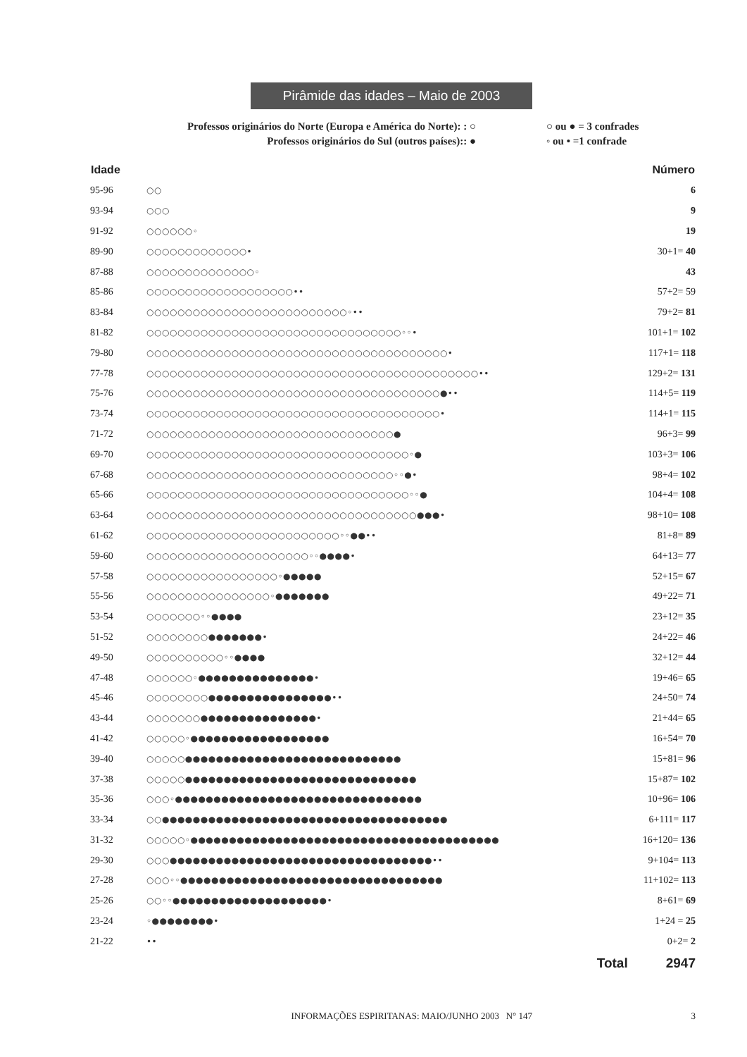Pirâmide das idades – Maio de 2003
Professos originários do Norte (Europa e América do Norte): : ○
Professos originários do Sul (outros países):: ●
○ ou ● = 3 confrades
◦ ou • =1 confrade
| Idade | | Número |
| --- | --- | --- |
| 95-96 | ○○ | 6 |
| 93-94 | ○○○ | 9 |
| 91-92 | ○○○○○○◦ | 19 |
| 89-90 | ○○○○○○○○○○○○○• | 30+1= 40 |
| 87-88 | ○○○○○○○○○○○○○○◦ | 43 |
| 85-86 | ○○○○○○○○○○○○○○○○○○○•• | 57+2= 59 |
| 83-84 | ○○○○○○○○○○○○○○○○○○○○○○○○○○◦•• | 79+2= 81 |
| 81-82 | ○○○○○○○○○○○○○○○○○○○○○○○○○○○○○○○○○◦◦• | 101+1= 102 |
| 79-80 | ○○○○○○○○○○○○○○○○○○○○○○○○○○○○○○○○○○○○○○○• | 117+1= 118 |
| 77-78 | ○○○○○○○○○○○○○○○○○○○○○○○○○○○○○○○○○○○○○○○○○○○•• | 129+2= 131 |
| 75-76 | ○○○○○○○○○○○○○○○○○○○○○○○○○○○○○○○○○○○○○○●•• | 114+5= 119 |
| 73-74 | ○○○○○○○○○○○○○○○○○○○○○○○○○○○○○○○○○○○○○○• | 114+1= 115 |
| 71-72 | ○○○○○○○○○○○○○○○○○○○○○○○○○○○○○○○○● | 96+3= 99 |
| 69-70 | ○○○○○○○○○○○○○○○○○○○○○○○○○○○○○○○○○○◦● | 103+3= 106 |
| 67-68 | ○○○○○○○○○○○○○○○○○○○○○○○○○○○○○○○○◦◦●• | 98+4= 102 |
| 65-66 | ○○○○○○○○○○○○○○○○○○○○○○○○○○○○○○○○○○◦◦● | 104+4= 108 |
| 63-64 | ○○○○○○○○○○○○○○○○○○○○○○○○○○○○○○○○○○○●●●• | 98+10= 108 |
| 61-62 | ○○○○○○○○○○○○○○○○○○○○○○○○○◦◦●●•• | 81+8= 89 |
| 59-60 | ○○○○○○○○○○○○○○○○○○○○○◦◦●●●●• | 64+13= 77 |
| 57-58 | ○○○○○○○○○○○○○○○○○◦●●●●● | 52+15= 67 |
| 55-56 | ○○○○○○○○○○○○○○○○◦●●●●●●● | 49+22= 71 |
| 53-54 | ○○○○○○○◦◦●●●● | 23+12= 35 |
| 51-52 | ○○○○○○○○●●●●●●●• | 24+22= 46 |
| 49-50 | ○○○○○○○○○○◦◦●●●● | 32+12= 44 |
| 47-48 | ○○○○○○◦●●●●●●●●●●●●●●●• | 19+46= 65 |
| 45-46 | ○○○○○○○○●●●●●●●●●●●●●●●●•• | 24+50= 74 |
| 43-44 | ○○○○○○○●●●●●●●●●●●●●●●• | 21+44= 65 |
| 41-42 | ○○○○○◦●●●●●●●●●●●●●●●●●● | 16+54= 70 |
| 39-40 | ○○○○○●●●●●●●●●●●●●●●●●●●●●●●●●●●● | 15+81= 96 |
| 37-38 | ○○○○○●●●●●●●●●●●●●●●●●●●●●●●●●●●●●● | 15+87= 102 |
| 35-36 | ○○○◦●●●●●●●●●●●●●●●●●●●●●●●●●●●●●●●● | 10+96= 106 |
| 33-34 | ○○●●●●●●●●●●●●●●●●●●●●●●●●●●●●●●●●●●●●● | 6+111= 117 |
| 31-32 | ○○○○○◦●●●●●●●●●●●●●●●●●●●●●●●●●●●●●●●●●●●●●●●● | 16+120= 136 |
| 29-30 | ○○○●●●●●●●●●●●●●●●●●●●●●●●●●●●●●●●●●●•• | 9+104= 113 |
| 27-28 | ○○○◦◦●●●●●●●●●●●●●●●●●●●●●●●●●●●●●●●●●● | 11+102= 113 |
| 25-26 | ○○◦◦●●●●●●●●●●●●●●●●●●●●• | 8+61= 69 |
| 23-24 | ◦●●●●●●●●• | 1+24 = 25 |
| 21-22 | •• | 0+2= 2 |
Total 2947
INFORMAÇÕES ESPIRITANAS: MAIO/JUNHO 2003 N° 147
3